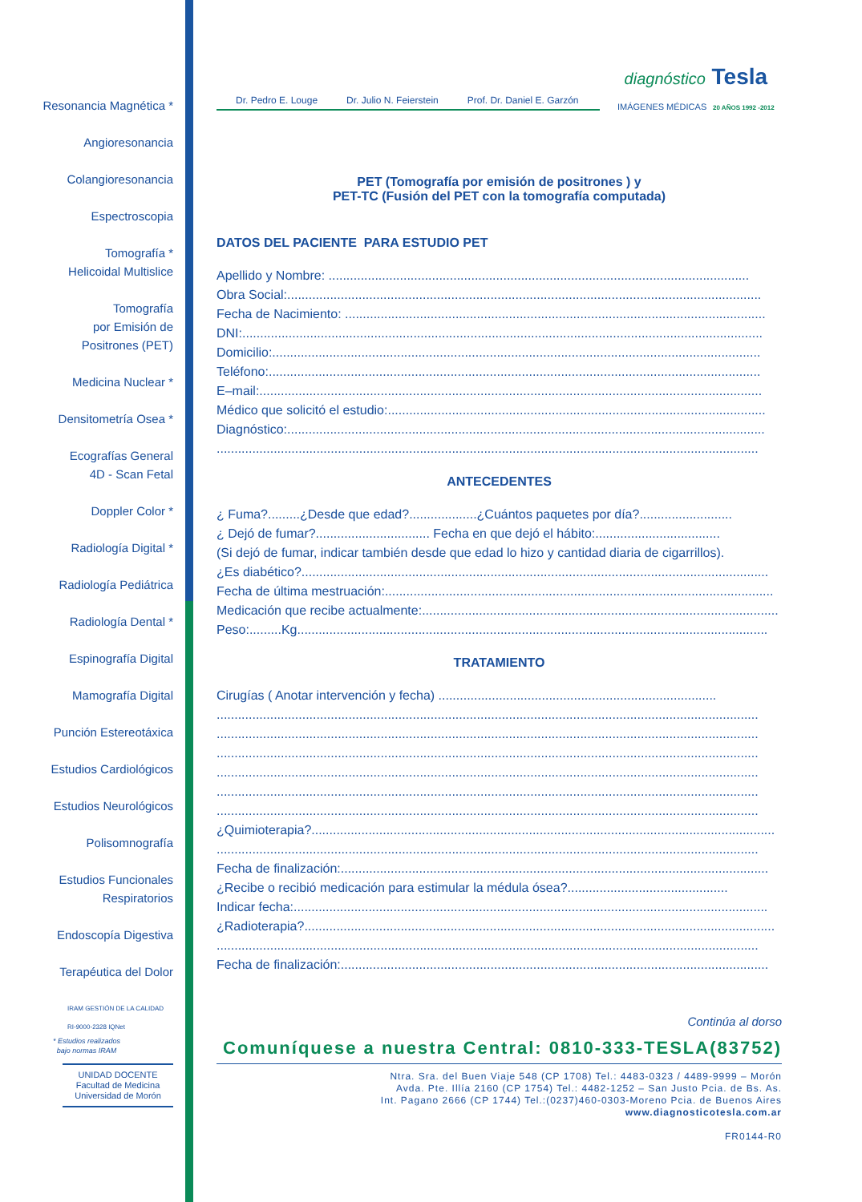Resonancia Magnética *
Angioresonancia
Colangioresonancia
Espectroscopia
Tomografía *
Helicoidal Multislice
Tomografía
por Emisión de
Positrones (PET)
Medicina Nuclear *
Densitometría Osea *
Ecografías General
4D - Scan Fetal
Doppler Color *
Radiología Digital *
Radiología Pediátrica
Radiología Dental *
Espinografía Digital
Mamografía Digital
Punción Estereotáxica
Estudios Cardiológicos
Estudios Neurológicos
Polisomnografía
Estudios Funcionales
Respiratorios
Endoscopía Digestiva
Terapéutica del Dolor
IRAM GESTIÓN DE LA CALIDAD RI-9000-2328 IQNet
* Estudios realizados
bajo normas IRAM
UNIDAD DOCENTE
Facultad de Medicina
Universidad de Morón
Dr. Pedro E. Louge Dr. Julio N. Feierstein Prof. Dr. Daniel E. Garzón
diagnóstico Tesla
IMÁGENES MÉDICAS 20 AÑOS 1992 -2012
PET (Tomografía por emisión de positrones ) y
PET-TC (Fusión del PET con la tomografía computada)
DATOS DEL PACIENTE PARA ESTUDIO PET
Apellido y Nombre: ......................................................................................................................
Obra Social:.....................................................................................................................................
Fecha de Nacimiento: ......................................................................................................................
DNI:..................................................................................................................................................
Domicilio:.........................................................................................................................................
Teléfono:..........................................................................................................................................
E–mail:.............................................................................................................................................
Médico que solicitó el estudio:..........................................................................................................
Diagnóstico:......................................................................................................................................
........................................................................................................................................................
ANTECEDENTES
¿ Fuma?.........¿Desde que edad?...................¿Cuántos paquetes por día?..........................
¿ Dejó de fumar?................................ Fecha en que dejó el hábito:...................................
(Si dejó de fumar, indicar también desde que edad lo hizo y cantidad diaria de cigarrillos).
¿Es diabético?...................................................................................................................................
Fecha de última mestruación:.............................................................................................................
Medicación que recibe actualmente:....................................................................................................
Peso:.........Kg....................................................................................................................................
TRATAMIENTO
Cirugías ( Anotar intervención y fecha) ..............................................................................
........................................................................................................................................................
........................................................................................................................................................
........................................................................................................................................................
........................................................................................................................................................
........................................................................................................................................................
........................................................................................................................................................
¿Quimioterapia?..................................................................................................................................
........................................................................................................................................................
Fecha de finalización:........................................................................................................................
¿Recibe o recibió medicación para estimular la médula ósea?.............................................
Indicar fecha:.....................................................................................................................................
¿Radioterapia?....................................................................................................................................
........................................................................................................................................................
Fecha de finalización:........................................................................................................................
Continúa al dorso
Comuníquese a nuestra Central: 0810-333-TESLA(83752)
Ntra. Sra. del Buen Viaje 548 (CP 1708) Tel.: 4483-0323 / 4489-9999 – Morón
Avda. Pte. Illía 2160 (CP 1754) Tel.: 4482-1252 – San Justo Pcia. de Bs. As.
Int. Pagano 2666 (CP 1744) Tel.:(0237)460-0303-Moreno Pcia. de Buenos Aires
www.diagnosticotesla.com.ar
FR0144-R0